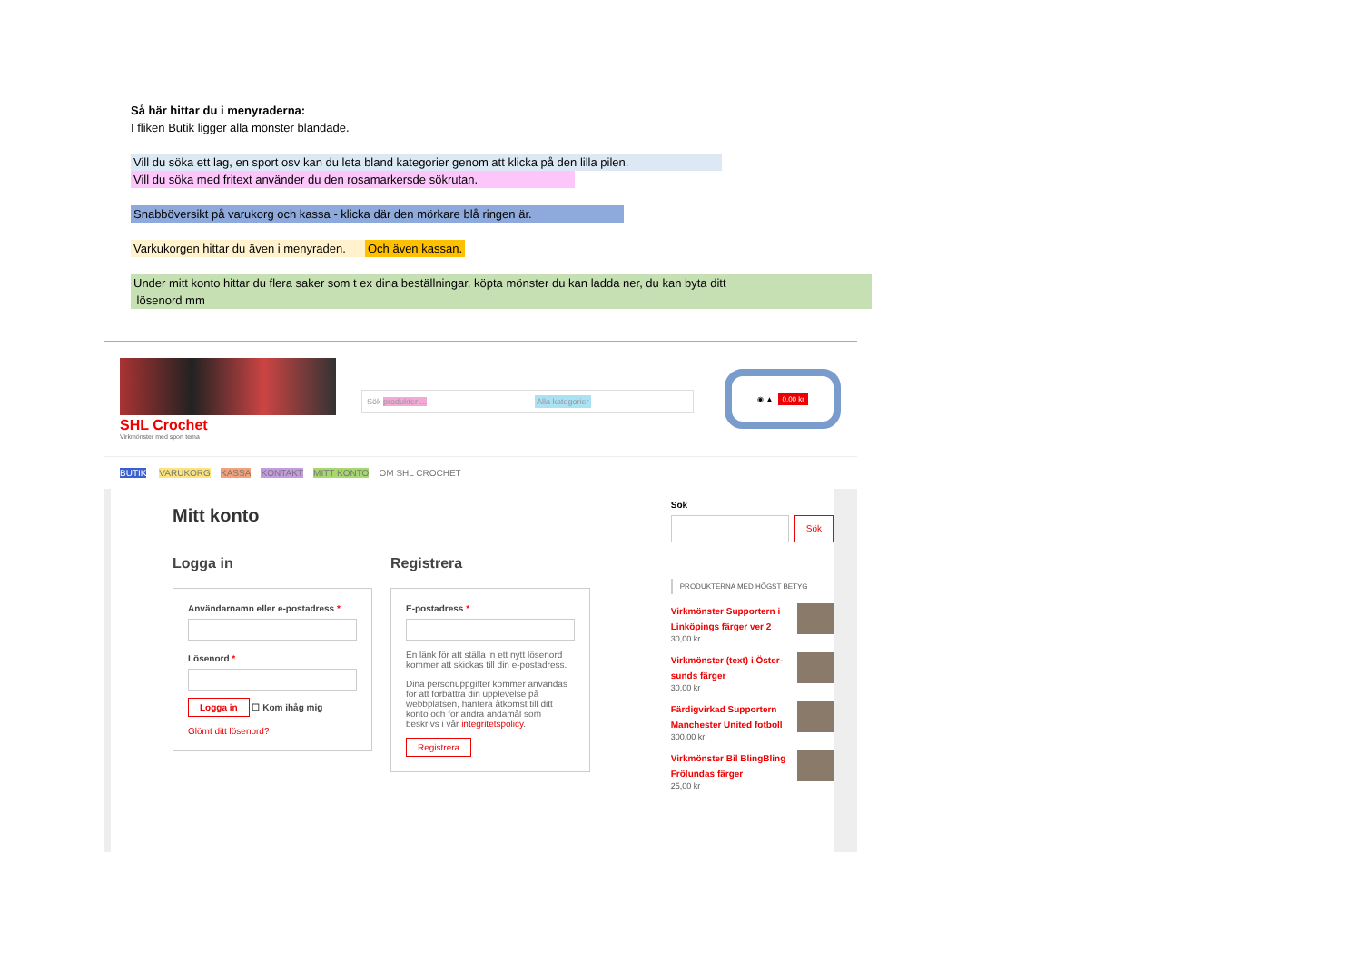Så här hittar du i menyraderna:
I fliken Butik ligger alla mönster blandade.
Vill du söka ett lag, en sport osv kan du leta bland kategorier genom att klicka på den lilla pilen.
Vill du söka med fritext använder du den rosamarkersde sökrutan.
Snabböversikt på varukorg och kassa - klicka där den mörkare blå ringen är.
Varkukorgen hittar du även i menyraden. Och även kassan.
Under mitt konto hittar du flera saker som t ex dina beställningar, köpta mönster du kan ladda ner, du kan byta ditt
lösenord mm
SHL Crochet
Virkmönster med sport tema
Sök produkter ... Alla kategorier
◉ ▲ 0,00 kr
BUTIK VARUKORG KASSA KONTAKT MITT KONTO OM SHL CROCHET
Mitt konto
Logga in
Användarnamn eller e-postadress *
Lösenord *
Logga in ☐ Kom ihåg mig
Glömt ditt lösenord?
Registrera
E-postadress *
En länk för att ställa in ett nytt lösenord kommer att skickas till din e-postadress.
Dina personuppgifter kommer användas för att förbättra din upplevelse på webbplatsen, hantera åtkomst till ditt konto och för andra ändamål som beskrivs i vår integritetspolicy.
Registrera
Sök
Sök
PRODUKTERNA MED HÖGST BETYG
Virkmönster Supportern i Linköpings färger ver 2
30,00 kr
Virkmönster (text) i Öster-sunds färger
30,00 kr
Färdigvirkad Supportern Manchester United fotboll
300,00 kr
Virkmönster Bil BlingBling Frölundas färger
25,00 kr